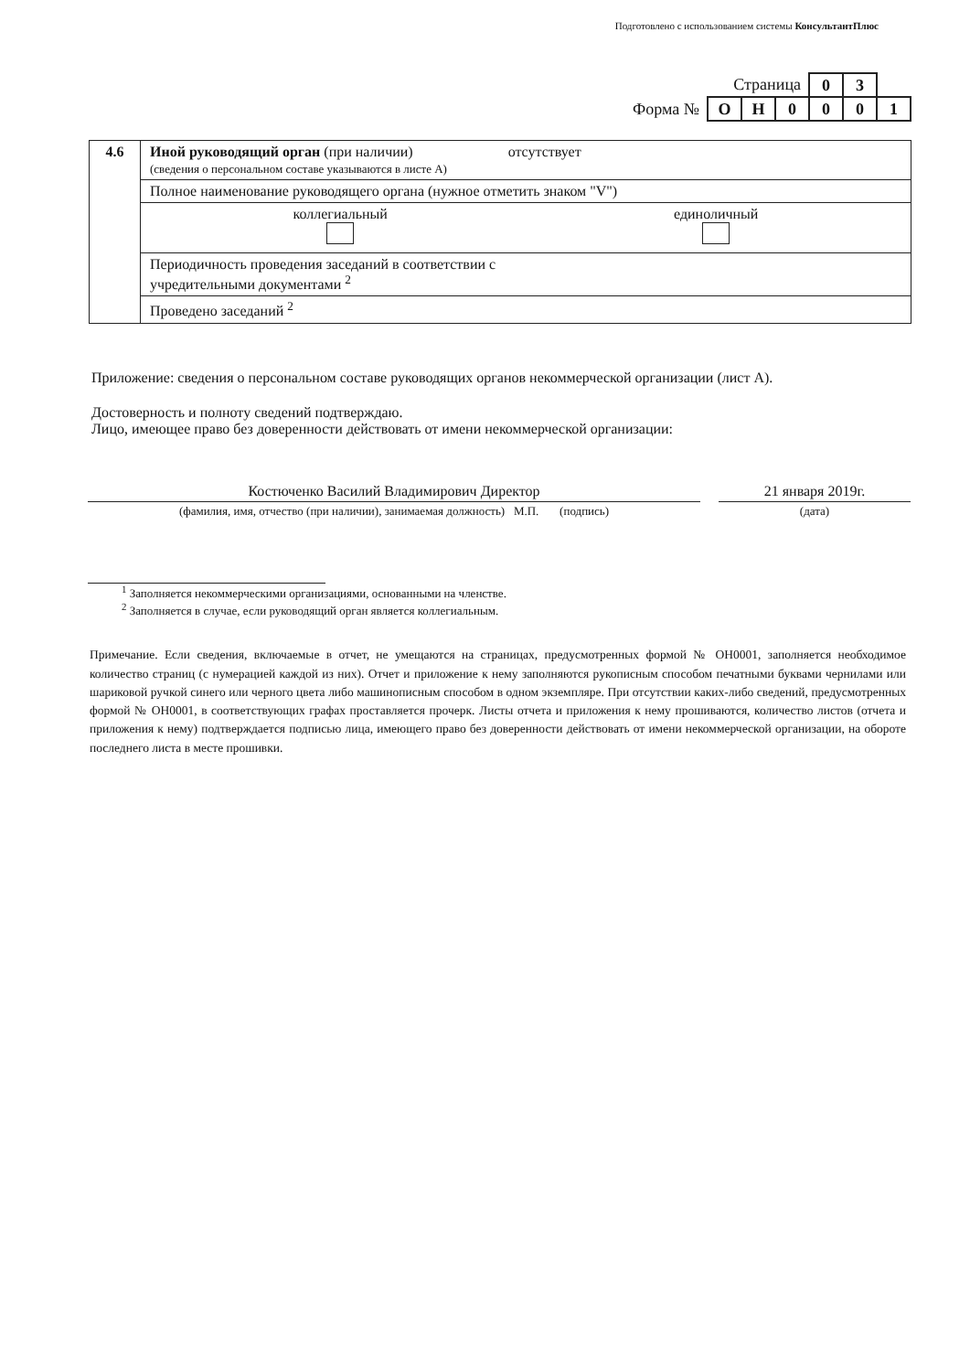Подготовлено с использованием системы КонсультантПлюс
| Страница | | | | 0 | 3 | |
| Форма № | О | Н | 0 | 0 | 0 | 1 |
| 4.6 | Иной руководящий орган (при наличии) отсутствует (сведения о персональном составе указываются в листе А) |
| | Полное наименование руководящего органа (нужное отметить знаком "V") |
| | коллегиальный единоличный |
| | Периодичность проведения заседаний в соответствии с учредительными документами <sup>2</sup> |
| | Проведено заседаний <sup>2</sup> |
Приложение: сведения о персональном составе руководящих органов некоммерческой организации (лист А).
Достоверность и полноту сведений подтверждаю.
Лицо, имеющее право без доверенности действовать от имени некоммерческой организации:
Костюченко Василий Владимирович Директор
(фамилия, имя, отчество (при наличии), занимаемая должность) М.П. (подпись)
21 января 2019г.
(дата)
<sup>1</sup> Заполняется некоммерческими организациями, основанными на членстве.
<sup>2</sup> Заполняется в случае, если руководящий орган является коллегиальным.
Примечание. Если сведения, включаемые в отчет, не умещаются на страницах, предусмотренных формой № ОН0001, заполняется необходимое количество страниц (с нумерацией каждой из них). Отчет и приложение к нему заполняются рукописным способом печатными буквами чернилами или шариковой ручкой синего или черного цвета либо машинописным способом в одном экземпляре. При отсутствии каких-либо сведений, предусмотренных формой № ОН0001, в соответствующих графах проставляется прочерк. Листы отчета и приложения к нему прошиваются, количество листов (отчета и приложения к нему) подтверждается подписью лица, имеющего право без доверенности действовать от имени некоммерческой организации, на обороте последнего листа в месте прошивки.